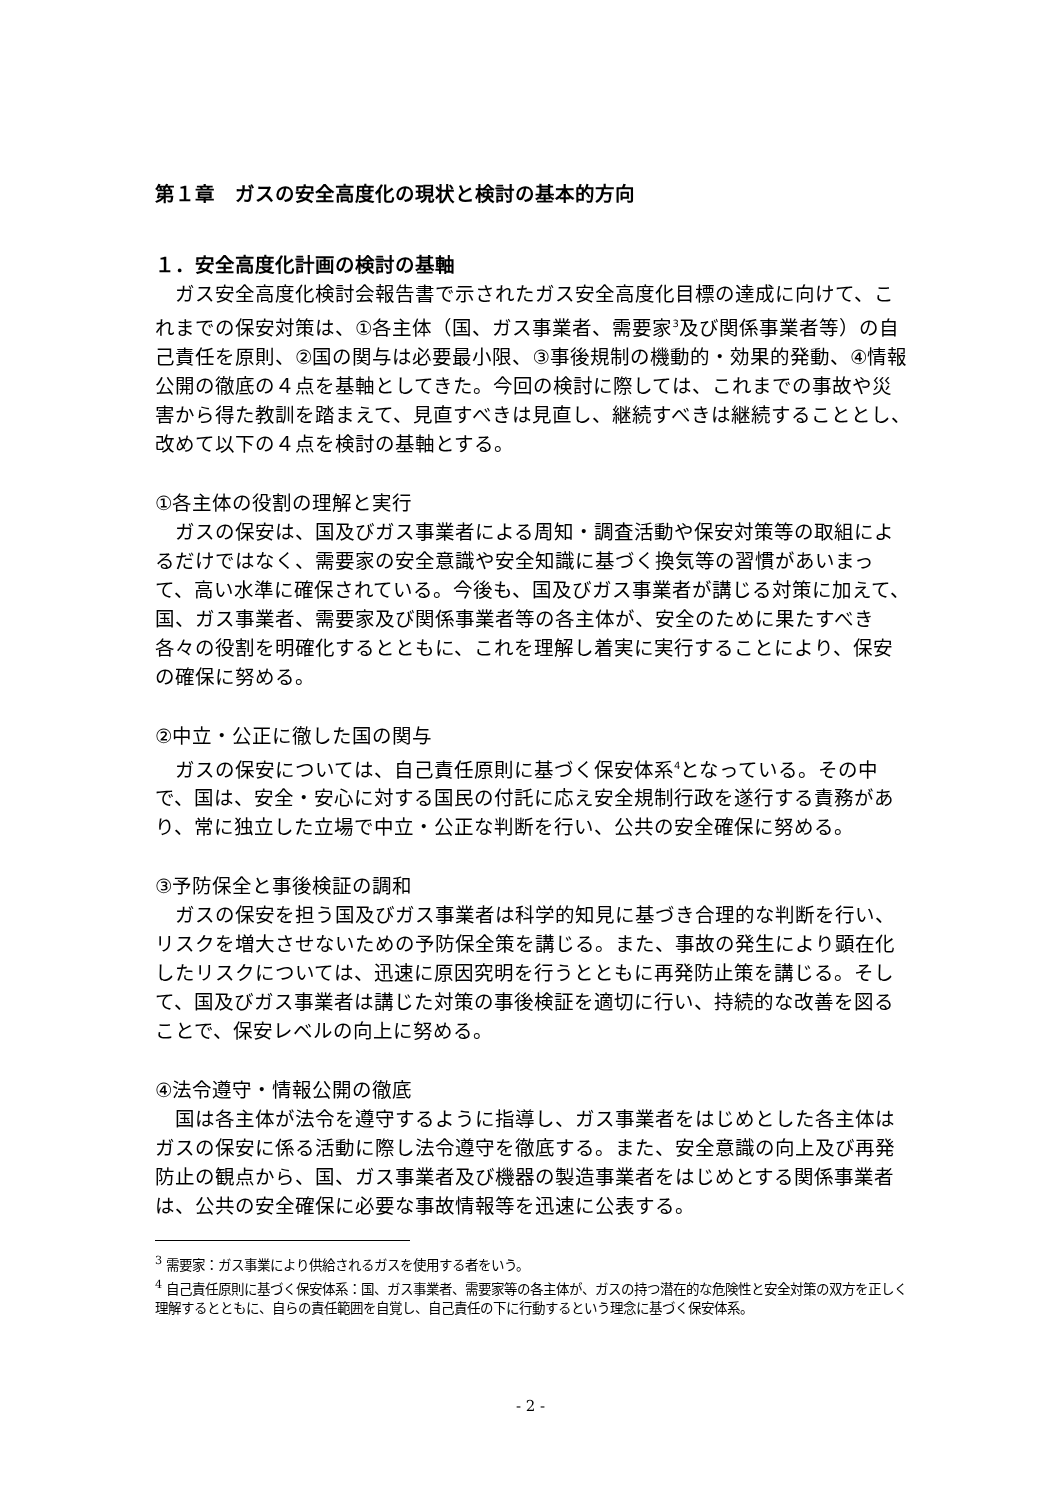第１章　ガスの安全高度化の現状と検討の基本的方向
１．安全高度化計画の検討の基軸
　ガス安全高度化検討会報告書で示されたガス安全高度化目標の達成に向けて、これまでの保安対策は、①各主体（国、ガス事業者、需要家<sup>3</sup>及び関係事業者等）の自己責任を原則、②国の関与は必要最小限、③事後規制の機動的・効果的発動、④情報公開の徹底の４点を基軸としてきた。今回の検討に際しては、これまでの事故や災害から得た教訓を踏まえて、見直すべきは見直し、継続すべきは継続することとし、改めて以下の４点を検討の基軸とする。
①各主体の役割の理解と実行
　ガスの保安は、国及びガス事業者による周知・調査活動や保安対策等の取組によるだけではなく、需要家の安全意識や安全知識に基づく換気等の習慣があいまって、高い水準に確保されている。今後も、国及びガス事業者が講じる対策に加えて、国、ガス事業者、需要家及び関係事業者等の各主体が、安全のために果たすべき各々の役割を明確化するとともに、これを理解し着実に実行することにより、保安の確保に努める。
②中立・公正に徹した国の関与
　ガスの保安については、自己責任原則に基づく保安体系<sup>4</sup>となっている。その中で、国は、安全・安心に対する国民の付託に応え安全規制行政を遂行する責務があり、常に独立した立場で中立・公正な判断を行い、公共の安全確保に努める。
③予防保全と事後検証の調和
　ガスの保安を担う国及びガス事業者は科学的知見に基づき合理的な判断を行い、リスクを増大させないための予防保全策を講じる。また、事故の発生により顕在化したリスクについては、迅速に原因究明を行うとともに再発防止策を講じる。そして、国及びガス事業者は講じた対策の事後検証を適切に行い、持続的な改善を図ることで、保安レベルの向上に努める。
④法令遵守・情報公開の徹底
　国は各主体が法令を遵守するように指導し、ガス事業者をはじめとした各主体はガスの保安に係る活動に際し法令遵守を徹底する。また、安全意識の向上及び再発防止の観点から、国、ガス事業者及び機器の製造事業者をはじめとする関係事業者は、公共の安全確保に必要な事故情報等を迅速に公表する。
<sup>3</sup> 需要家：ガス事業により供給されるガスを使用する者をいう。
<sup>4</sup> 自己責任原則に基づく保安体系：国、ガス事業者、需要家等の各主体が、ガスの持つ潜在的な危険性と安全対策の双方を正しく理解するとともに、自らの責任範囲を自覚し、自己責任の下に行動するという理念に基づく保安体系。
- 2 -